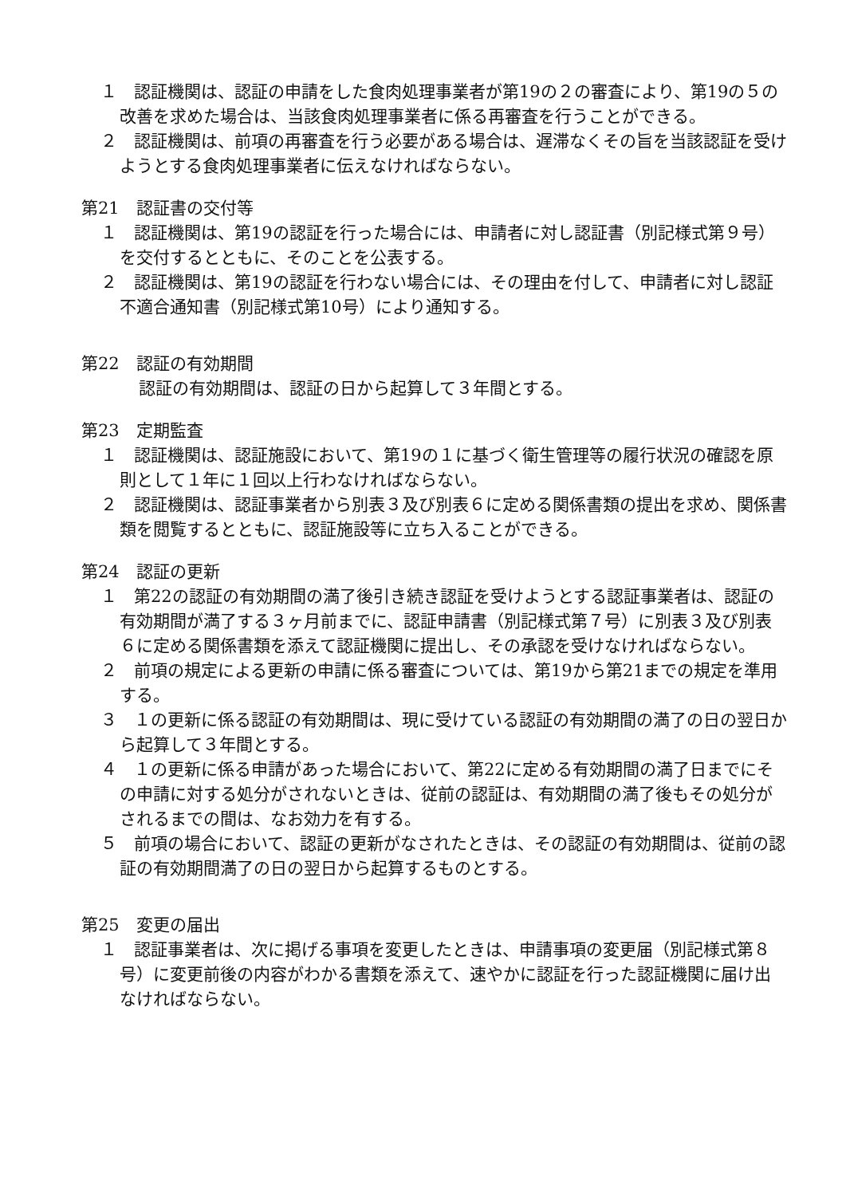１　認証機関は、認証の申請をした食肉処理事業者が第19の２の審査により、第19の５の改善を求めた場合は、当該食肉処理事業者に係る再審査を行うことができる。
２　認証機関は、前項の再審査を行う必要がある場合は、遅滞なくその旨を当該認証を受けようとする食肉処理事業者に伝えなければならない。
第21　認証書の交付等
１　認証機関は、第19の認証を行った場合には、申請者に対し認証書（別記様式第９号）を交付するとともに、そのことを公表する。
２　認証機関は、第19の認証を行わない場合には、その理由を付して、申請者に対し認証不適合通知書（別記様式第10号）により通知する。
第22　認証の有効期間
認証の有効期間は、認証の日から起算して３年間とする。
第23　定期監査
１　認証機関は、認証施設において、第19の１に基づく衛生管理等の履行状況の確認を原則として１年に１回以上行わなければならない。
２　認証機関は、認証事業者から別表３及び別表６に定める関係書類の提出を求め、関係書類を閲覧するとともに、認証施設等に立ち入ることができる。
第24　認証の更新
１　第22の認証の有効期間の満了後引き続き認証を受けようとする認証事業者は、認証の有効期間が満了する３ヶ月前までに、認証申請書（別記様式第７号）に別表３及び別表６に定める関係書類を添えて認証機関に提出し、その承認を受けなければならない。
２　前項の規定による更新の申請に係る審査については、第19から第21までの規定を準用する。
３　１の更新に係る認証の有効期間は、現に受けている認証の有効期間の満了の日の翌日から起算して３年間とする。
４　１の更新に係る申請があった場合において、第22に定める有効期間の満了日までにその申請に対する処分がされないときは、従前の認証は、有効期間の満了後もその処分がされるまでの間は、なお効力を有する。
５　前項の場合において、認証の更新がなされたときは、その認証の有効期間は、従前の認証の有効期間満了の日の翌日から起算するものとする。
第25　変更の届出
１　認証事業者は、次に掲げる事項を変更したときは、申請事項の変更届（別記様式第８号）に変更前後の内容がわかる書類を添えて、速やかに認証を行った認証機関に届け出なければならない。